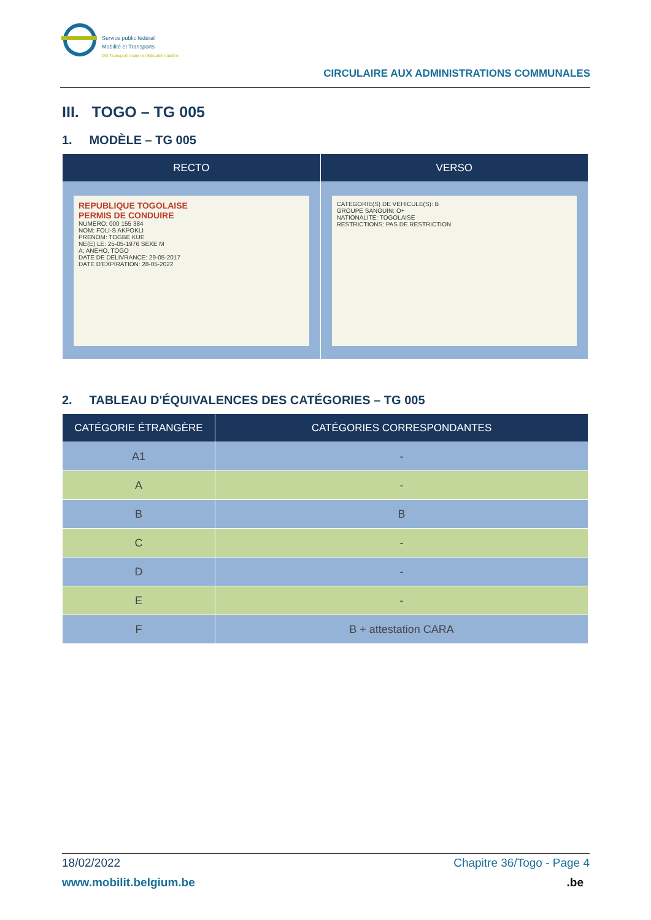Service public fédéral
Mobilité et Transports
DG Transport routier et Sécurité routière
CIRCULAIRE AUX ADMINISTRATIONS COMMUNALES
III. TOGO – TG 005
1. MODÈLE – TG 005
| RECTO | VERSO |
| --- | --- |
| REPUBLIQUE TOGOLAISE PERMIS DE CONDUIRE NUMERO: 000 155 384 NOM: FOLI-S AKPOKLI PRENOM: TOGBE KUE NE(E) LE: 25-05-1976 SEXE M A: ANEHO, TOGO DATE DE DELIVRANCE: 29-05-2017 DATE D'EXPIRATION: 28-05-2022 | CATEGORIE(S) DE VEHICULE(S): B GROUPE SANGUIN: O+ NATIONALITE: TOGOLAISE RESTRICTIONS: PAS DE RESTRICTION |
2. TABLEAU D'ÉQUIVALENCES DES CATÉGORIES – TG 005
| CATÉGORIE ÉTRANGÈRE | CATÉGORIES CORRESPONDANTES |
| --- | --- |
| A1 | - |
| A | - |
| B | B |
| C | - |
| D | - |
| E | - |
| F | B + attestation CARA |
18/02/2022 Chapitre 36/Togo - Page 4
www.mobilit.belgium.be.be